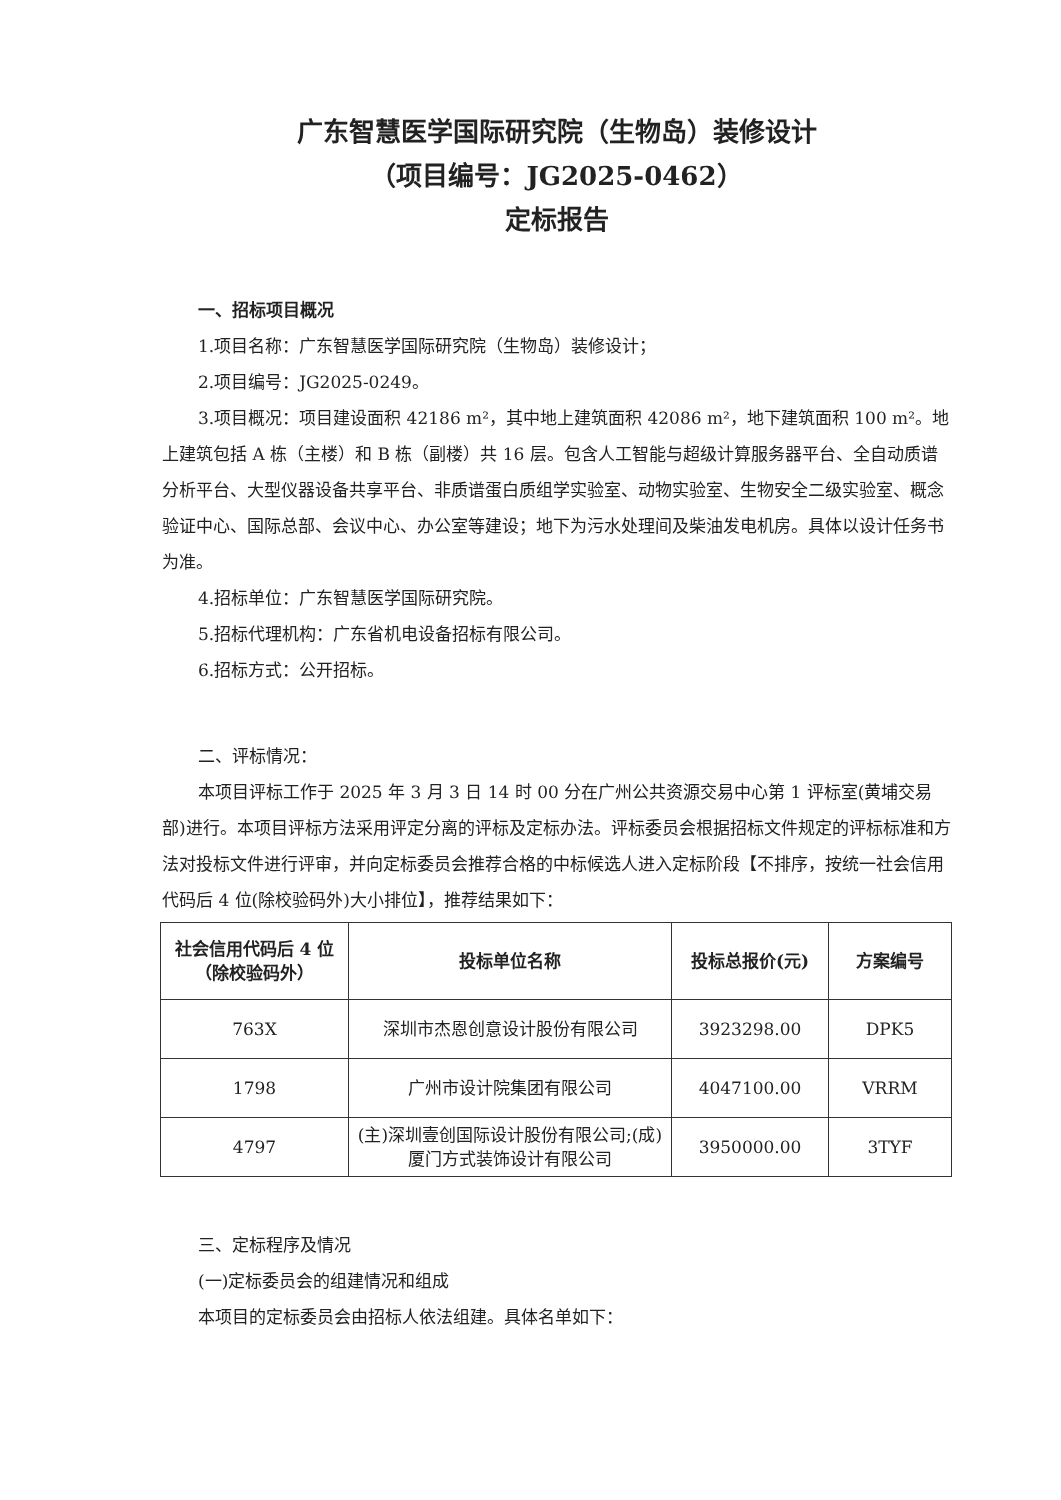广东智慧医学国际研究院（生物岛）装修设计
（项目编号：JG2025-0462）
定标报告
一、招标项目概况
1.项目名称：广东智慧医学国际研究院（生物岛）装修设计；
2.项目编号：JG2025-0249。
3.项目概况：项目建设面积 42186 m²，其中地上建筑面积 42086 m²，地下建筑面积 100 m²。地上建筑包括 A 栋（主楼）和 B 栋（副楼）共 16 层。包含人工智能与超级计算服务器平台、全自动质谱分析平台、大型仪器设备共享平台、非质谱蛋白质组学实验室、动物实验室、生物安全二级实验室、概念验证中心、国际总部、会议中心、办公室等建设；地下为污水处理间及柴油发电机房。具体以设计任务书为准。
4.招标单位：广东智慧医学国际研究院。
5.招标代理机构：广东省机电设备招标有限公司。
6.招标方式：公开招标。
二、评标情况：
本项目评标工作于 2025 年 3 月 3 日 14 时 00 分在广州公共资源交易中心第 1 评标室(黄埔交易部)进行。本项目评标方法采用评定分离的评标及定标办法。评标委员会根据招标文件规定的评标标准和方法对投标文件进行评审，并向定标委员会推荐合格的中标候选人进入定标阶段【不排序，按统一社会信用代码后 4 位(除校验码外)大小排位】，推荐结果如下：
| 社会信用代码后 4 位 （除校验码外） | 投标单位名称 | 投标总报价(元) | 方案编号 |
| --- | --- | --- | --- |
| 763X | 深圳市杰恩创意设计股份有限公司 | 3923298.00 | DPK5 |
| 1798 | 广州市设计院集团有限公司 | 4047100.00 | VRRM |
| 4797 | (主)深圳壹创国际设计股份有限公司;(成)厦门方式装饰设计有限公司 | 3950000.00 | 3TYF |
三、定标程序及情况
(一)定标委员会的组建情况和组成
本项目的定标委员会由招标人依法组建。具体名单如下：